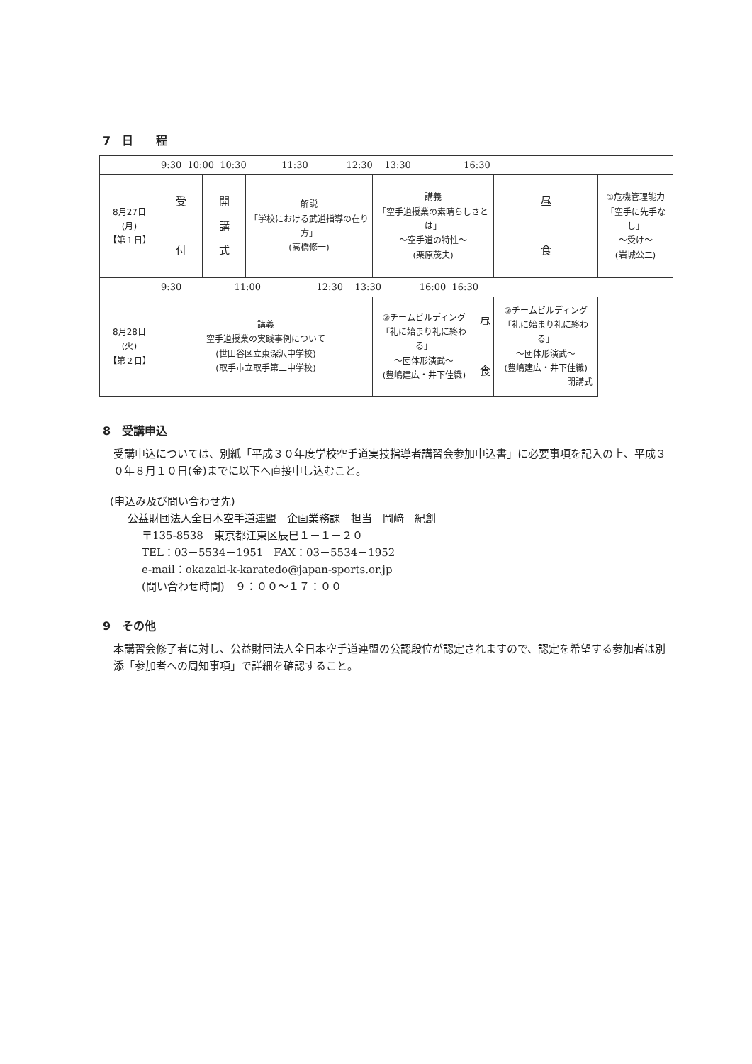7　日　　程
| | 9:30 10:00 10:30 11:30 12:30 13:30 16:30 | | | | | | |
| 8月27日 (月) 【第１日】 | 受 付 | 開 講 式 | 解説 「学校における武道指導の在り方」 (高橋修一) | 講義 「空手道授業の素晴らしさとは」 ～空手道の特性～ (栗原茂夫) | | 昼 食 | ①危機管理能力 「空手に先手なし」 ～受け～ (岩城公二) |
| | 9:30 11:00 12:30 13:30 16:00 16:30 | | | | | | |
| 8月28日 (火) 【第２日】 | 講義 空手道授業の実践事例について (世田谷区立東深沢中学校) (取手市立取手第二中学校) | | | ②チームビルディング 「礼に始まり礼に終わる」 ～団体形演武～ (豊嶋建広・井下佳織) | 昼 食 | ②チームビルディング 「礼に始まり礼に終わる」 ～団体形演武～ (豊嶋建広・井下佳織) 閉講式 | |
8　受講申込
受講申込については、別紙「平成３０年度学校空手道実技指導者講習会参加申込書」に必要事項を記入の上、平成３０年８月１０日(金)までに以下へ直接申し込むこと。
(申込み及び問い合わせ先)
公益財団法人全日本空手道連盟　企画業務課　担当　岡﨑　紀創
〒135-8538　東京都江東区辰巳１－１－２０
TEL：03－5534－1951　FAX：03－5534－1952
e-mail：okazaki-k-karatedo@japan-sports.or.jp
(問い合わせ時間)　９：００～１７：００
9　その他
本講習会修了者に対し、公益財団法人全日本空手道連盟の公認段位が認定されますので、認定を希望する参加者は別添「参加者への周知事項」で詳細を確認すること。